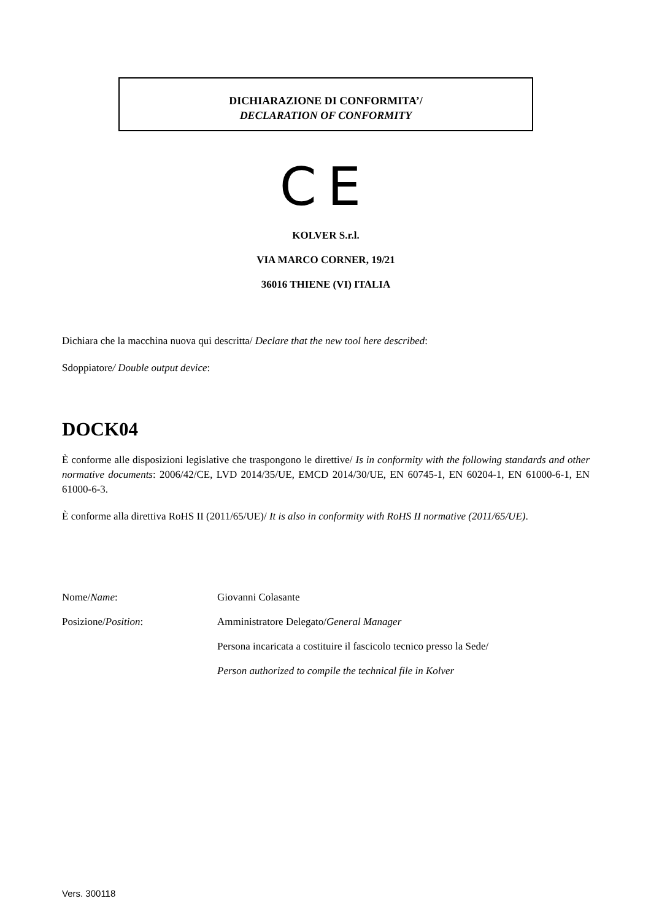DICHIARAZIONE DI CONFORMITA’/
DECLARATION OF CONFORMITY
CE
KOLVER S.r.l.
VIA MARCO CORNER, 19/21
36016 THIENE (VI) ITALIA
Dichiara che la macchina nuova qui descritta/ Declare that the new tool here described:
Sdoppiatore/ Double output device:
DOCK04
È conforme alle disposizioni legislative che traspongono le direttive/ Is in conformity with the following standards and other normative documents: 2006/42/CE, LVD 2014/35/UE, EMCD 2014/30/UE, EN 60745-1, EN 60204-1, EN 61000-6-1, EN 61000-6-3.
È conforme alla direttiva RoHS II (2011/65/UE)/ It is also in conformity with RoHS II normative (2011/65/UE).
Nome/Name: Giovanni Colasante
Posizione/Position: Amministratore Delegato/General Manager
Persona incaricata a costituire il fascicolo tecnico presso la Sede/
Person authorized to compile the technical file in Kolver
Vers. 300118